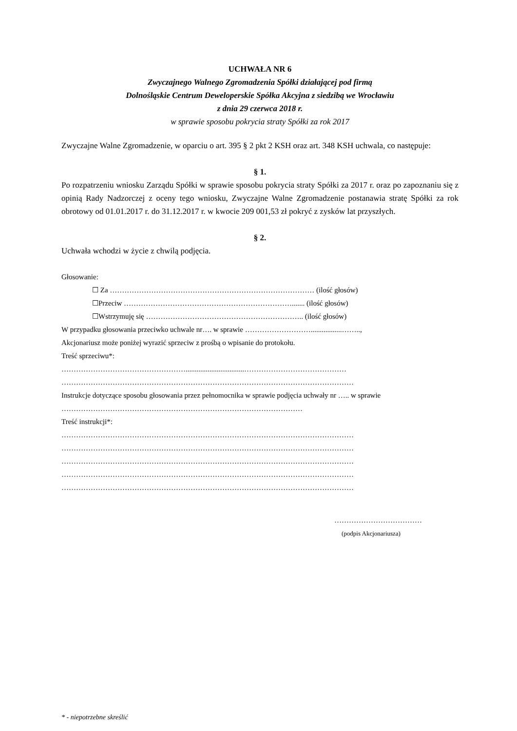UCHWAŁA NR 6
Zwyczajnego Walnego Zgromadzenia Spółki działającej pod firmą
Dolnośląskie Centrum Deweloperskie Spółka Akcyjna z siedzibą we Wrocławiu
z dnia 29 czerwca 2018 r.
w sprawie sposobu pokrycia straty Spółki za rok 2017
Zwyczajne Walne Zgromadzenie, w oparciu o art. 395 § 2 pkt 2 KSH oraz art. 348 KSH uchwala, co następuje:
§ 1.
Po rozpatrzeniu wniosku Zarządu Spółki w sprawie sposobu pokrycia straty Spółki za 2017 r. oraz po zapoznaniu się z opinią Rady Nadzorczej z oceny tego wniosku, Zwyczajne Walne Zgromadzenie postanawia stratę Spółki za rok obrotowy od 01.01.2017 r. do 31.12.2017 r. w kwocie 209 001,53 zł pokryć z zysków lat przyszłych.
§ 2.
Uchwała wchodzi w życie z chwilą podjęcia.
Głosowanie:
☐ Za ………………………………………………………………………… (ilość głosów)
☐Przeciw ……………………………………………………………....... (ilość głosów)
☐Wstrzymuję się ……………………………………………………….. (ilość głosów)
W przypadku głosowania przeciwko uchwale nr…. w sprawie ……………………….................……..,
Akcjonariusz może poniżej wyrazić sprzeciw z prośbą o wpisanie do protokołu.
Treść sprzeciwu*:
……………………………………………................................……………………………………
…………………………………………………………………………………………………………
Instrukcje dotyczące sposobu głosowania przez pełnomocnika w sprawie podjęcia uchwały nr ….. w sprawie ………………………………………………………………………………………
Treść instrukcji*:
…………………………………………………………………………………………………………
…………………………………………………………………………………………………………
…………………………………………………………………………………………………………
…………………………………………………………………………………………………………
…………………………………………………………………………………………………………
………………………………
(podpis Akcjonariusza)
* - niepotrzebne skreślić